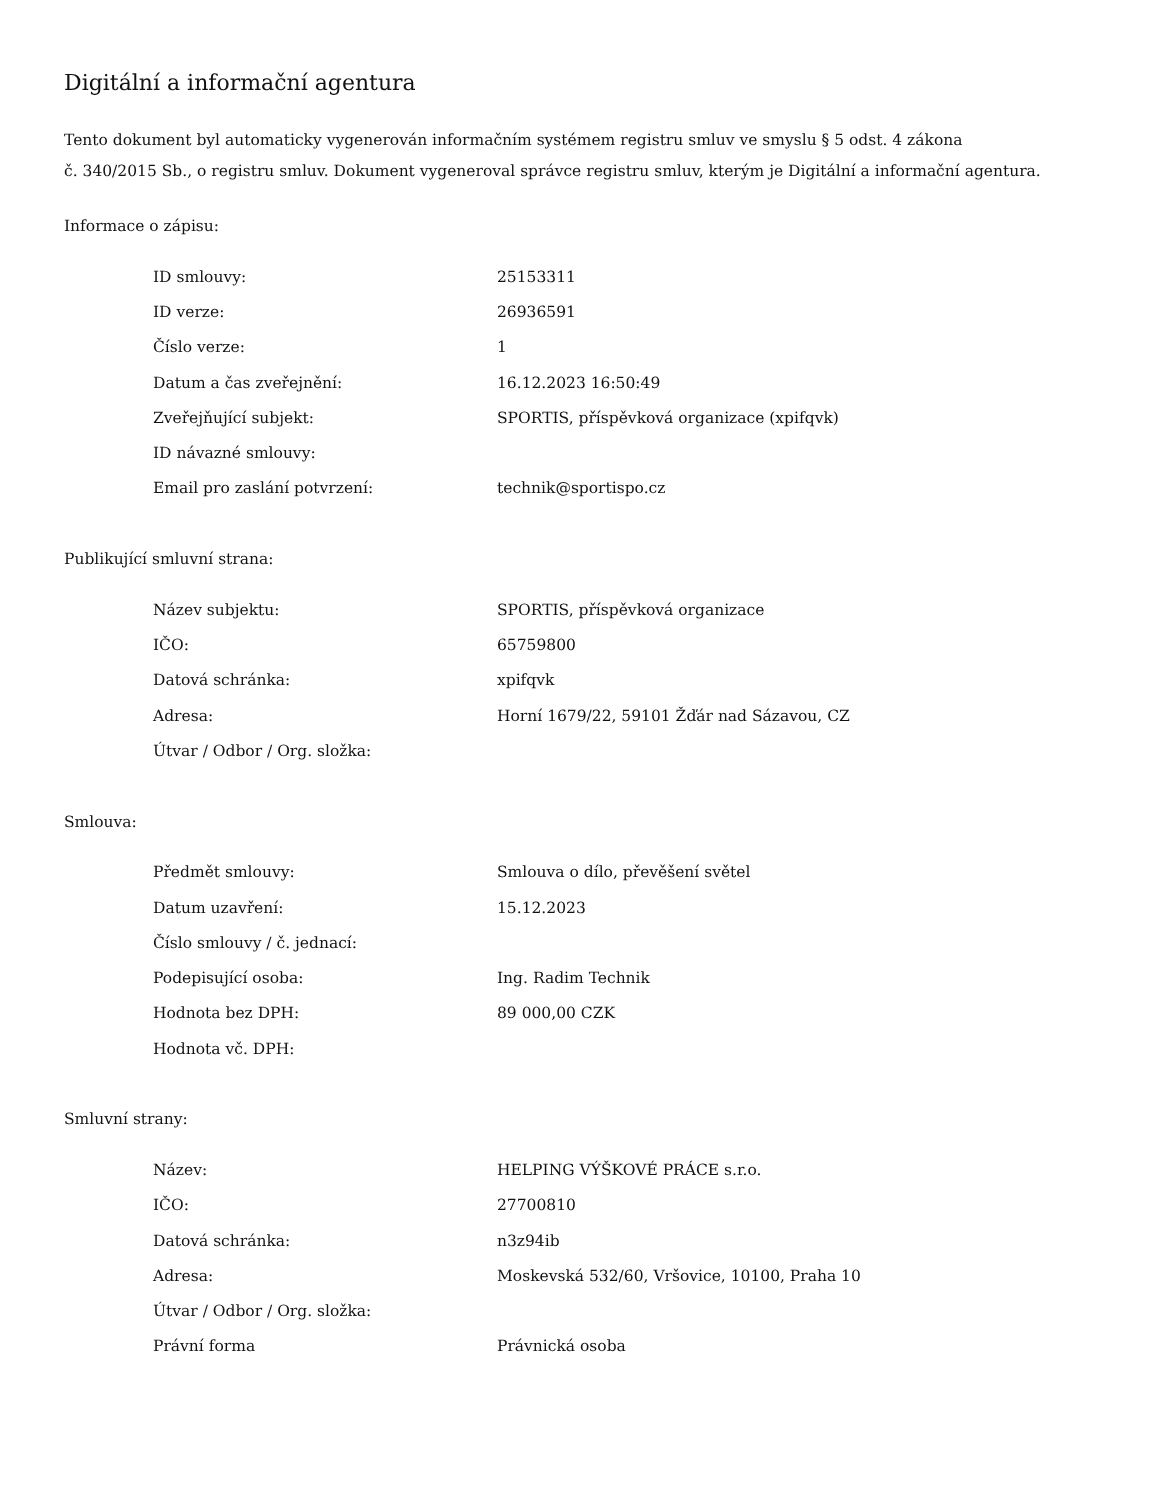Digitální a informační agentura
Tento dokument byl automaticky vygenerován informačním systémem registru smluv ve smyslu § 5 odst. 4 zákona
č. 340/2015 Sb., o registru smluv. Dokument vygeneroval správce registru smluv, kterým je Digitální a informační agentura.
Informace o zápisu:
| ID smlouvy: | 25153311 |
| ID verze: | 26936591 |
| Číslo verze: | 1 |
| Datum a čas zveřejnění: | 16.12.2023 16:50:49 |
| Zveřejňující subjekt: | SPORTIS, příspěvková organizace (xpifqvk) |
| ID návazné smlouvy: | |
| Email pro zaslání potvrzení: | technik@sportispo.cz |
Publikující smluvní strana:
| Název subjektu: | SPORTIS, příspěvková organizace |
| IČO: | 65759800 |
| Datová schránka: | xpifqvk |
| Adresa: | Horní 1679/22, 59101 Žďár nad Sázavou, CZ |
| Útvar / Odbor / Org. složka: | |
Smlouva:
| Předmět smlouvy: | Smlouva o dílo, převěšení světel |
| Datum uzavření: | 15.12.2023 |
| Číslo smlouvy / č. jednací: | |
| Podepisující osoba: | Ing. Radim Technik |
| Hodnota bez DPH: | 89 000,00 CZK |
| Hodnota vč. DPH: | |
Smluvní strany:
| Název: | HELPING VÝŠKOVÉ PRÁCE s.r.o. |
| IČO: | 27700810 |
| Datová schránka: | n3z94ib |
| Adresa: | Moskevská 532/60, Vršovice, 10100, Praha 10 |
| Útvar / Odbor / Org. složka: | |
| Právní forma | Právnická osoba |